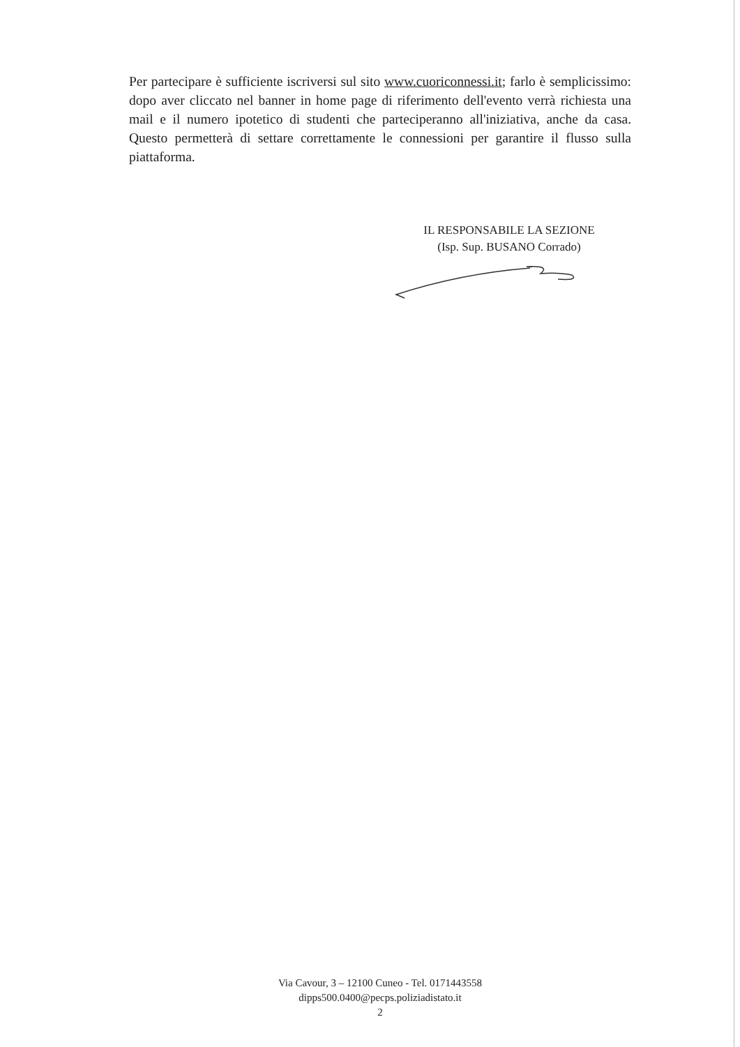Per partecipare è sufficiente iscriversi sul sito www.cuoriconnessi.it; farlo è semplicissimo: dopo aver cliccato nel banner in home page di riferimento dell'evento verrà richiesta una mail e il numero ipotetico di studenti che parteciperanno all'iniziativa, anche da casa. Questo permetterà di settare correttamente le connessioni per garantire il flusso sulla piattaforma.
IL RESPONSABILE LA SEZIONE
(Isp. Sup. BUSANO Corrado)
Via Cavour, 3 – 12100 Cuneo - Tel. 0171443558
dipps500.0400@pecps.poliziadistato.it
2